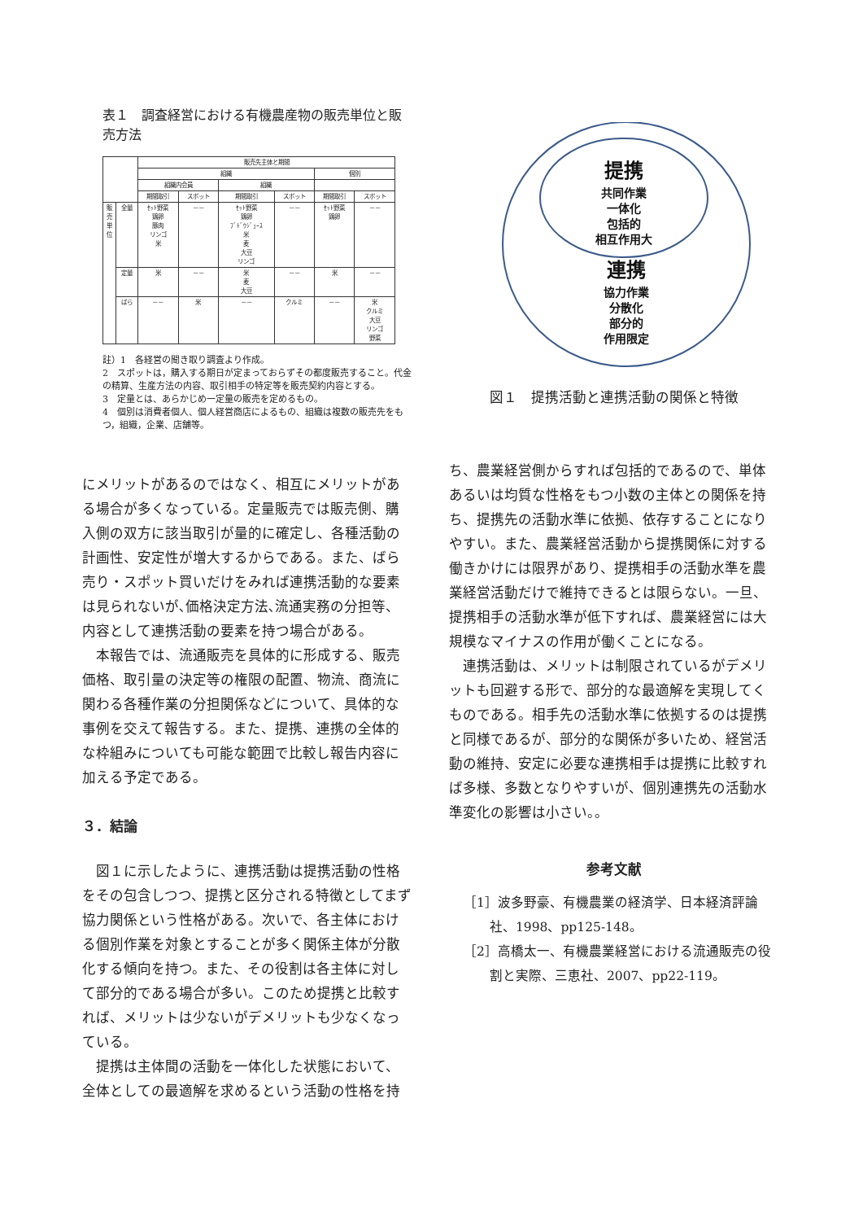表１　調査経営における有機農産物の販売単位と販売方法
| | | 販売先主体と期間 | | | | | |
| --- | --- | --- | --- | --- | --- | --- | --- |
| | | 組織 | | | | 個別 | |
| | | 組織内会員 | | 組織 | | | |
| | | 期間取引 | スポット | 期間取引 | スポット | 期間取引 | スポット |
| 販 売 単 位 | 全量 | ｾｯﾄ野菜 鶏卵 豚肉 リンゴ 米 | －－ | ｾｯﾄ野菜 鶏卵 ﾌﾞﾄﾞｳｼﾞｭｰｽ 米 麦 大豆 リンゴ | －－ | ｾｯﾄ野菜 鶏卵 | －－ |
| | 定量 | 米 | －－ | 米 麦 大豆 | －－ | 米 | －－ |
| | ばら | －－ | 米 | －－ | クルミ | －－ | 米 クルミ 大豆 リンゴ 野菜 |
註）1　各経営の聞き取り調査より作成。
2　スポットは，購入する期日が定まっておらずその都度販売すること。代金の精算、生産方法の内容、取引相手の特定等を販売契約内容とする。
3　定量とは、あらかじめ一定量の販売を定めるもの。
4　個別は消費者個人、個人経営商店によるもの、組織は複数の販売先をもつ，組織，企業、店舗等。
にメリットがあるのではなく、相互にメリットがある場合が多くなっている。定量販売では販売側、購入側の双方に該当取引が量的に確定し、各種活動の計画性、安定性が増大するからである。また、ばら売り・スポット買いだけをみれば連携活動的な要素は見られないが､価格決定方法､流通実務の分担等、内容として連携活動の要素を持つ場合がある。
　本報告では、流通販売を具体的に形成する、販売価格、取引量の決定等の権限の配置、物流、商流に関わる各種作業の分担関係などについて、具体的な事例を交えて報告する。また、提携、連携の全体的な枠組みについても可能な範囲で比較し報告内容に加える予定である。
３．結論
　図１に示したように、連携活動は提携活動の性格をその包含しつつ、提携と区分される特徴としてまず協力関係という性格がある。次いで、各主体における個別作業を対象とすることが多く関係主体が分散化する傾向を持つ。また、その役割は各主体に対して部分的である場合が多い。このため提携と比較すれば、メリットは少ないがデメリットも少なくなっている。
　提携は主体間の活動を一体化した状態において、全体としての最適解を求めるという活動の性格を持
提携
共同作業
一体化
包括的
相互作用大
連携
協力作業
分散化
部分的
作用限定
図１　提携活動と連携活動の関係と特徴
ち、農業経営側からすれば包括的であるので、単体あるいは均質な性格をもつ小数の主体との関係を持ち、提携先の活動水準に依拠、依存することになりやすい。また、農業経営活動から提携関係に対する働きかけには限界があり、提携相手の活動水準を農業経営活動だけで維持できるとは限らない。一旦、提携相手の活動水準が低下すれば、農業経営には大規模なマイナスの作用が働くことになる。
　連携活動は、メリットは制限されているがデメリットも回避する形で、部分的な最適解を実現してくものである。相手先の活動水準に依拠するのは提携と同様であるが、部分的な関係が多いため、経営活動の維持、安定に必要な連携相手は提携に比較すれば多様、多数となりやすいが、個別連携先の活動水準変化の影響は小さい。。
参考文献
［1］波多野豪、有機農業の経済学、日本経済評論社、1998、pp125-148。
［2］高橋太一、有機農業経営における流通販売の役割と実際、三恵社、2007、pp22-119。